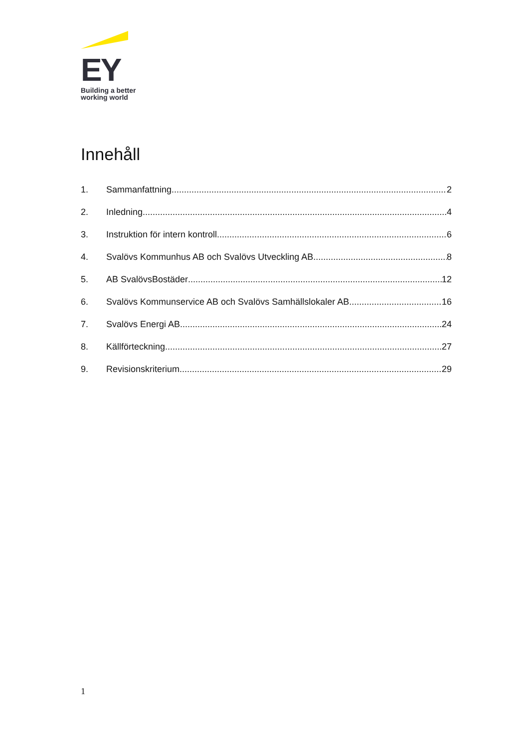EY
Building a better
working world
Innehåll
1. Sammanfattning 2
2. Inledning 4
3. Instruktion för intern kontroll 6
4. Svalövs Kommunhus AB och Svalövs Utveckling AB 8
5. AB SvalövsBostäder 12
6. Svalövs Kommunservice AB och Svalövs Samhällslokaler AB 16
7. Svalövs Energi AB 24
8. Källförteckning 27
9. Revisionskriterium 29
1